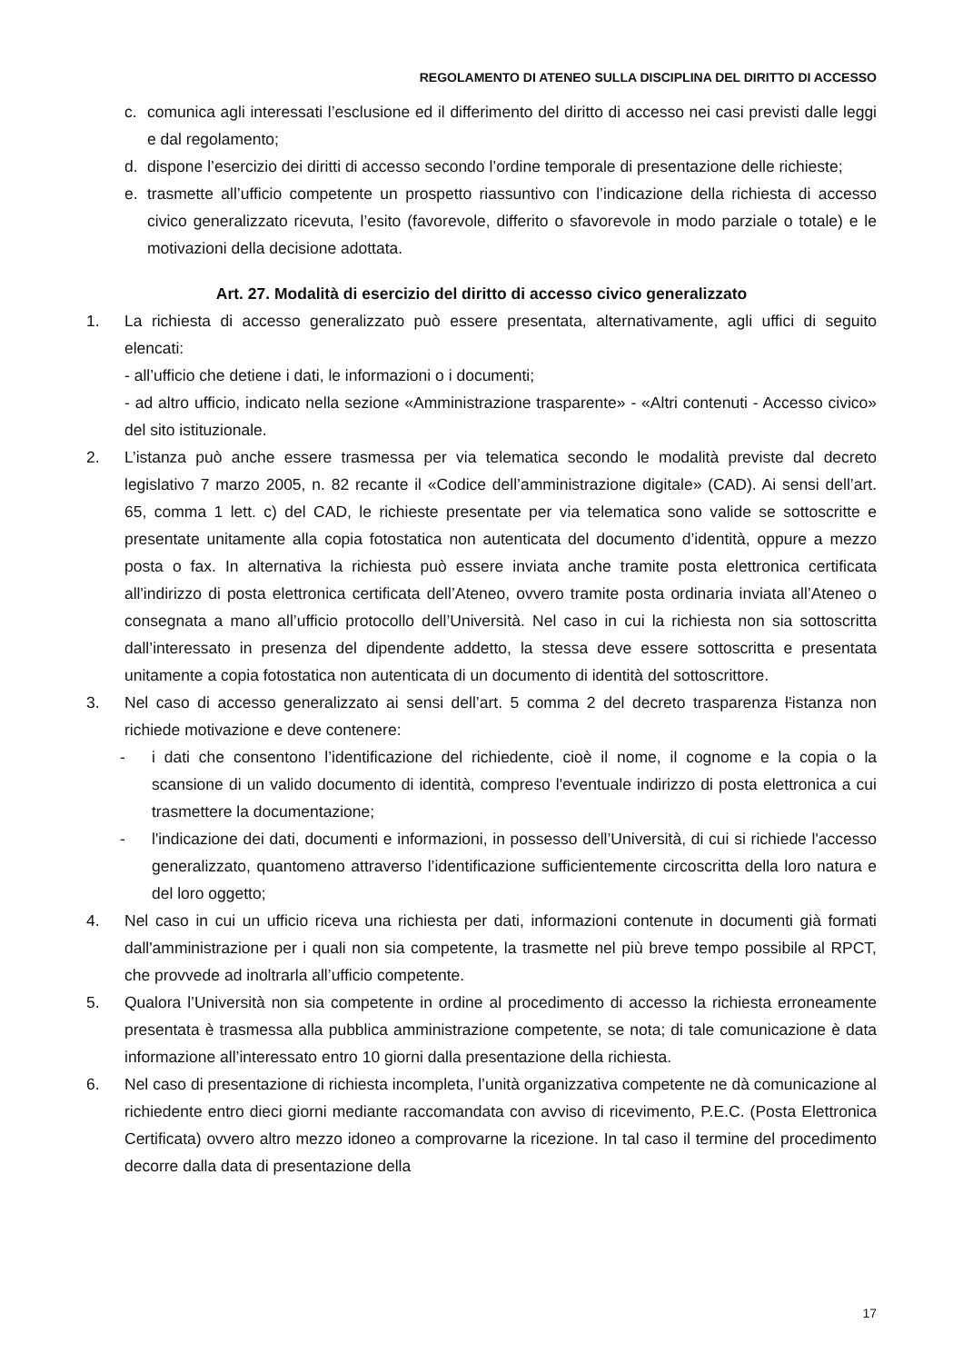REGOLAMENTO DI ATENEO SULLA DISCIPLINA DEL DIRITTO DI ACCESSO
c. comunica agli interessati l’esclusione ed il differimento del diritto di accesso nei casi previsti dalle leggi e dal regolamento;
d. dispone l’esercizio dei diritti di accesso secondo l’ordine temporale di presentazione delle richieste;
e. trasmette all’ufficio competente un prospetto riassuntivo con l’indicazione della richiesta di accesso civico generalizzato ricevuta, l’esito (favorevole, differito o sfavorevole in modo parziale o totale) e le motivazioni della decisione adottata.
Art. 27. Modalità di esercizio del diritto di accesso civico generalizzato
1. La richiesta di accesso generalizzato può essere presentata, alternativamente, agli uffici di seguito elencati:
- all’ufficio che detiene i dati, le informazioni o i documenti;
- ad altro ufficio, indicato nella sezione «Amministrazione trasparente» - «Altri contenuti - Accesso civico» del sito istituzionale.
2. L’istanza può anche essere trasmessa per via telematica secondo le modalità previste dal decreto legislativo 7 marzo 2005, n. 82 recante il «Codice dell’amministrazione digitale» (CAD). Ai sensi dell’art. 65, comma 1 lett. c) del CAD, le richieste presentate per via telematica sono valide se sottoscritte e presentate unitamente alla copia fotostatica non autenticata del documento d’identità, oppure a mezzo posta o fax. In alternativa la richiesta può essere inviata anche tramite posta elettronica certificata all'indirizzo di posta elettronica certificata dell’Ateneo, ovvero tramite posta ordinaria inviata all’Ateneo o consegnata a mano all’ufficio protocollo dell’Università. Nel caso in cui la richiesta non sia sottoscritta dall’interessato in presenza del dipendente addetto, la stessa deve essere sottoscritta e presentata unitamente a copia fotostatica non autenticata di un documento di identità del sottoscrittore.
3. Nel caso di accesso generalizzato ai sensi dell’art. 5 comma 2 del decreto trasparenza l’istanza non richiede motivazione e deve contenere:
- i dati che consentono l’identificazione del richiedente, cioè il nome, il cognome e la copia o la scansione di un valido documento di identità, compreso l'eventuale indirizzo di posta elettronica a cui trasmettere la documentazione;
- l'indicazione dei dati, documenti e informazioni, in possesso dell’Università, di cui si richiede l'accesso generalizzato, quantomeno attraverso l’identificazione sufficientemente circoscritta della loro natura e del loro oggetto;
4. Nel caso in cui un ufficio riceva una richiesta per dati, informazioni contenute in documenti già formati dall'amministrazione per i quali non sia competente, la trasmette nel più breve tempo possibile al RPCT, che provvede ad inoltrarla all’ufficio competente.
5. Qualora l’Università non sia competente in ordine al procedimento di accesso la richiesta erroneamente presentata è trasmessa alla pubblica amministrazione competente, se nota; di tale comunicazione è data informazione all’interessato entro 10 giorni dalla presentazione della richiesta.
6. Nel caso di presentazione di richiesta incompleta, l’unità organizzativa competente ne dà comunicazione al richiedente entro dieci giorni mediante raccomandata con avviso di ricevimento, P.E.C. (Posta Elettronica Certificata) ovvero altro mezzo idoneo a comprovarne la ricezione. In tal caso il termine del procedimento decorre dalla data di presentazione della
17